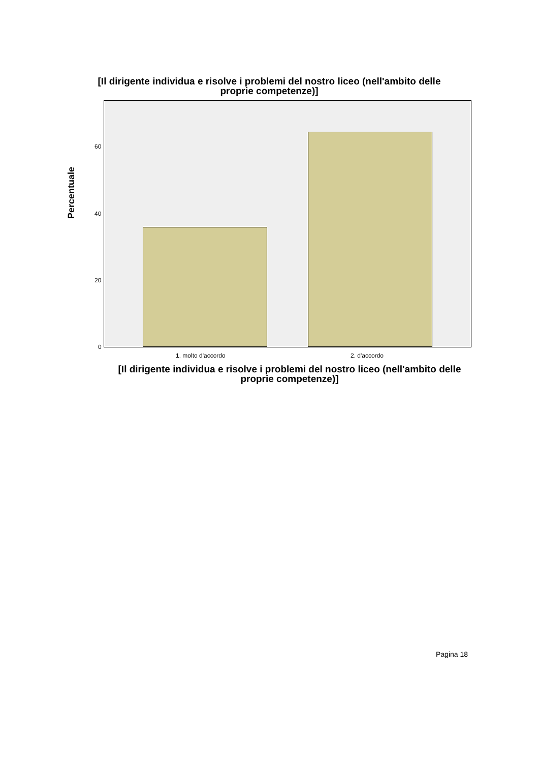[Il dirigente individua e risolve i problemi del nostro liceo (nell'ambito delle proprie competenze)]
Percentuale
60
40
20
0
1. molto d'accordo 2. d'accordo
[Il dirigente individua e risolve i problemi del nostro liceo (nell'ambito delle proprie competenze)]
Pagina 18